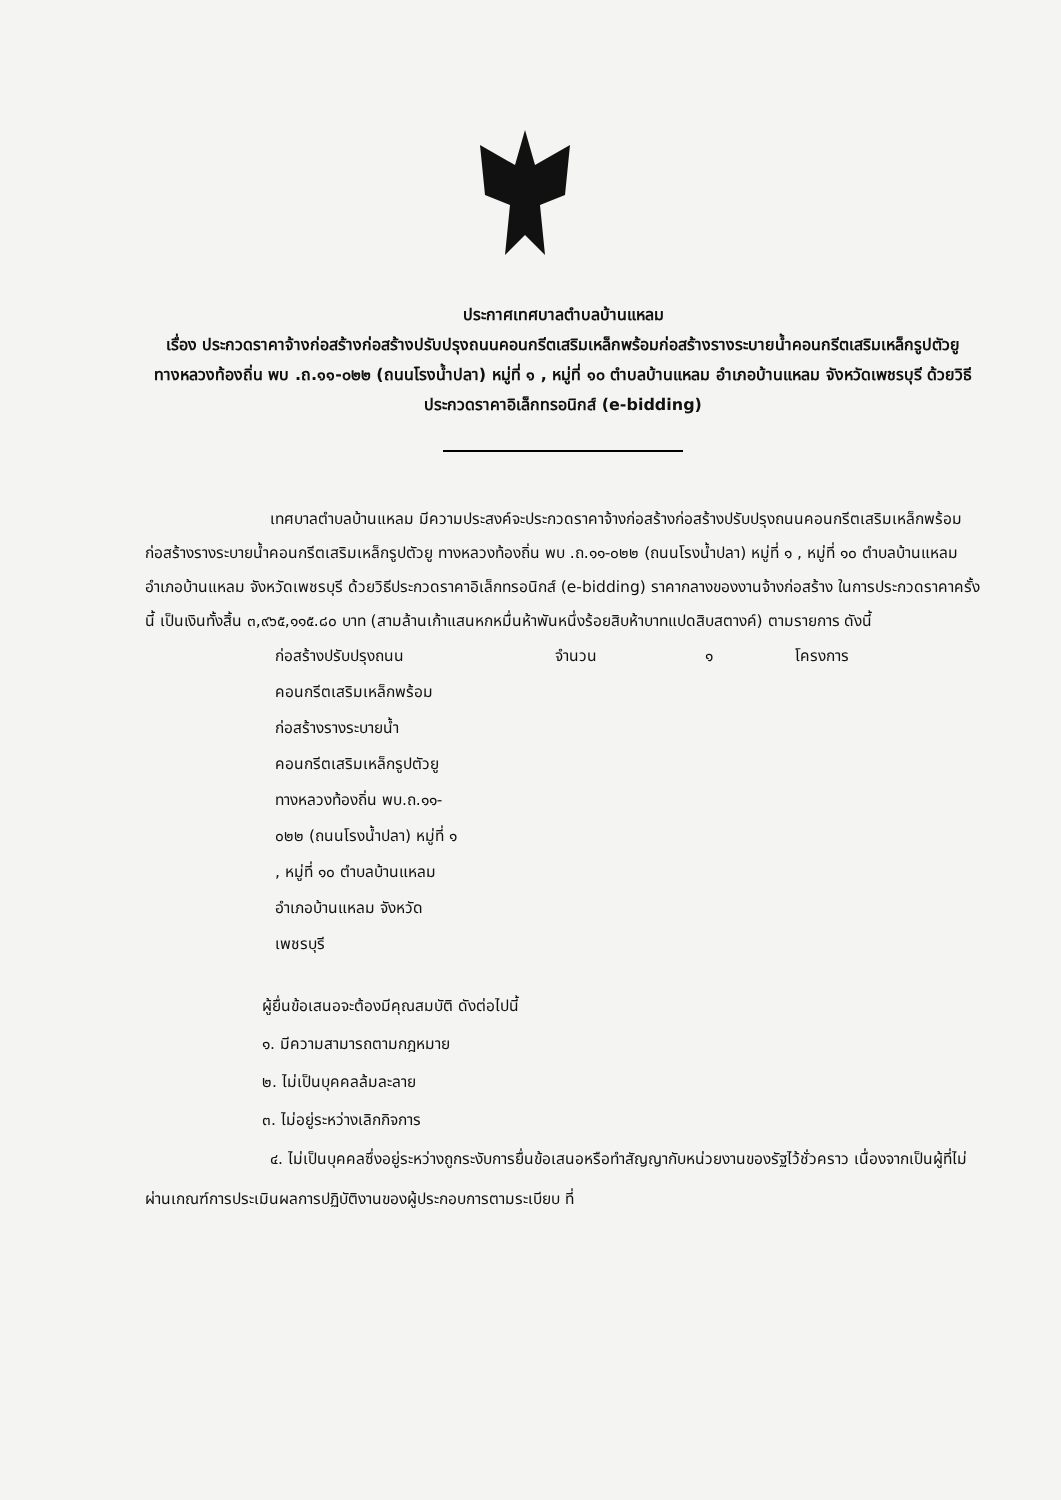ประกาศเทศบาลตำบลบ้านแหลม
เรื่อง ประกวดราคาจ้างก่อสร้างก่อสร้างปรับปรุงถนนคอนกรีตเสริมเหล็กพร้อมก่อสร้างรางระบายน้ำคอนกรีตเสริมเหล็กรูปตัวยู ทางหลวงท้องถิ่น พบ .ถ.๑๑-๐๒๒ (ถนนโรงน้ำปลา) หมู่ที่ ๑ , หมู่ที่ ๑๐ ตำบลบ้านแหลม อำเภอบ้านแหลม จังหวัดเพชรบุรี ด้วยวิธีประกวดราคาอิเล็กทรอนิกส์ (e-bidding)
เทศบาลตำบลบ้านแหลม มีความประสงค์จะประกวดราคาจ้างก่อสร้างก่อสร้างปรับปรุงถนนคอนกรีตเสริมเหล็กพร้อมก่อสร้างรางระบายน้ำคอนกรีตเสริมเหล็กรูปตัวยู ทางหลวงท้องถิ่น พบ .ถ.๑๑-๐๒๒ (ถนนโรงน้ำปลา) หมู่ที่ ๑ , หมู่ที่ ๑๐ ตำบลบ้านแหลม อำเภอบ้านแหลม จังหวัดเพชรบุรี ด้วยวิธีประกวดราคาอิเล็กทรอนิกส์ (e-bidding) ราคากลางของงานจ้างก่อสร้าง ในการประกวดราคาครั้งนี้ เป็นเงินทั้งสิ้น ๓,๙๖๕,๑๑๕.๘๐ บาท (สามล้านเก้าแสนหกหมื่นห้าพันหนึ่งร้อยสิบห้าบาทแปดสิบสตางค์) ตามรายการ ดังนี้
| ก่อสร้างปรับปรุงถนน คอนกรีตเสริมเหล็กพร้อม ก่อสร้างรางระบายน้ำ คอนกรีตเสริมเหล็กรูปตัวยู ทางหลวงท้องถิ่น พบ.ถ.๑๑- ๐๒๒ (ถนนโรงน้ำปลา) หมู่ที่ ๑ , หมู่ที่ ๑๐ ตำบลบ้านแหลม อำเภอบ้านแหลม จังหวัด เพชรบุรี | จำนวน | ๑ | โครงการ |
ผู้ยื่นข้อเสนอจะต้องมีคุณสมบัติ ดังต่อไปนี้
๑. มีความสามารถตามกฎหมาย
๒. ไม่เป็นบุคคลล้มละลาย
๓. ไม่อยู่ระหว่างเลิกกิจการ
๔. ไม่เป็นบุคคลซึ่งอยู่ระหว่างถูกระงับการยื่นข้อเสนอหรือทำสัญญากับหน่วยงานของรัฐไว้ชั่วคราว เนื่องจากเป็นผู้ที่ไม่ผ่านเกณฑ์การประเมินผลการปฏิบัติงานของผู้ประกอบการตามระเบียบ ที่